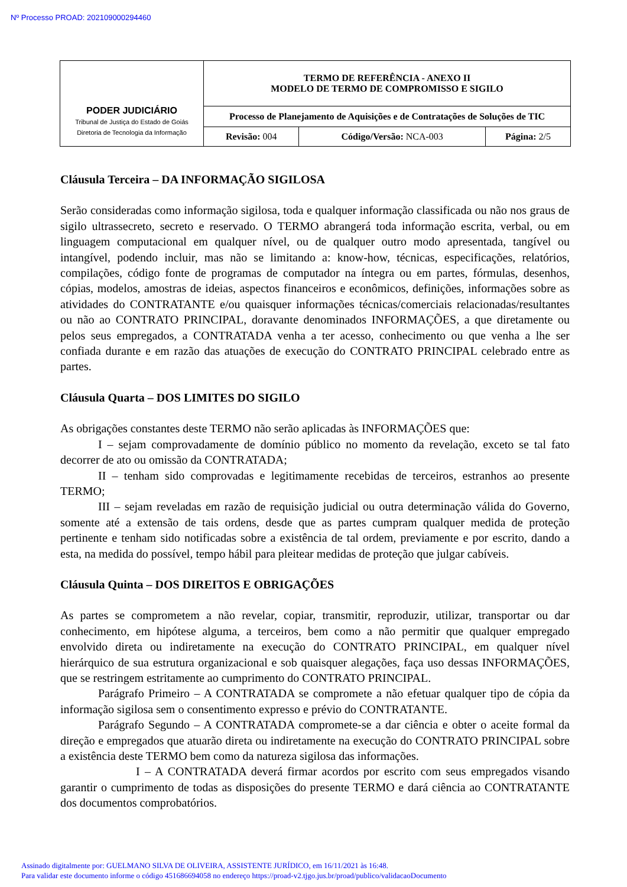Nº Processo PROAD: 202109000294460
| PODER JUDICIÁRIO Tribunal de Justiça do Estado de Goiás Diretoria de Tecnologia da Informação | TERMO DE REFERÊNCIA - ANEXO II MODELO DE TERMO DE COMPROMISSO E SIGILO | | |
| | Processo de Planejamento de Aquisições e de Contratações de Soluções de TIC | | |
| | Revisão: 004 | Código/Versão: NCA-003 | Página: 2/5 |
Cláusula Terceira – DA INFORMAÇÃO SIGILOSA
Serão consideradas como informação sigilosa, toda e qualquer informação classificada ou não nos graus de sigilo ultrassecreto, secreto e reservado. O TERMO abrangerá toda informação escrita, verbal, ou em linguagem computacional em qualquer nível, ou de qualquer outro modo apresentada, tangível ou intangível, podendo incluir, mas não se limitando a: know-how, técnicas, especificações, relatórios, compilações, código fonte de programas de computador na íntegra ou em partes, fórmulas, desenhos, cópias, modelos, amostras de ideias, aspectos financeiros e econômicos, definições, informações sobre as atividades do CONTRATANTE e/ou quaisquer informações técnicas/comerciais relacionadas/resultantes ou não ao CONTRATO PRINCIPAL, doravante denominados INFORMAÇÕES, a que diretamente ou pelos seus empregados, a CONTRATADA venha a ter acesso, conhecimento ou que venha a lhe ser confiada durante e em razão das atuações de execução do CONTRATO PRINCIPAL celebrado entre as partes.
Cláusula Quarta – DOS LIMITES DO SIGILO
As obrigações constantes deste TERMO não serão aplicadas às INFORMAÇÕES que:
I – sejam comprovadamente de domínio público no momento da revelação, exceto se tal fato decorrer de ato ou omissão da CONTRATADA;
II – tenham sido comprovadas e legitimamente recebidas de terceiros, estranhos ao presente TERMO;
III – sejam reveladas em razão de requisição judicial ou outra determinação válida do Governo, somente até a extensão de tais ordens, desde que as partes cumpram qualquer medida de proteção pertinente e tenham sido notificadas sobre a existência de tal ordem, previamente e por escrito, dando a esta, na medida do possível, tempo hábil para pleitear medidas de proteção que julgar cabíveis.
Cláusula Quinta – DOS DIREITOS E OBRIGAÇÕES
As partes se comprometem a não revelar, copiar, transmitir, reproduzir, utilizar, transportar ou dar conhecimento, em hipótese alguma, a terceiros, bem como a não permitir que qualquer empregado envolvido direta ou indiretamente na execução do CONTRATO PRINCIPAL, em qualquer nível hierárquico de sua estrutura organizacional e sob quaisquer alegações, faça uso dessas INFORMAÇÕES, que se restringem estritamente ao cumprimento do CONTRATO PRINCIPAL.
Parágrafo Primeiro – A CONTRATADA se compromete a não efetuar qualquer tipo de cópia da informação sigilosa sem o consentimento expresso e prévio do CONTRATANTE.
Parágrafo Segundo – A CONTRATADA compromete-se a dar ciência e obter o aceite formal da direção e empregados que atuarão direta ou indiretamente na execução do CONTRATO PRINCIPAL sobre a existência deste TERMO bem como da natureza sigilosa das informações.
I – A CONTRATADA deverá firmar acordos por escrito com seus empregados visando garantir o cumprimento de todas as disposições do presente TERMO e dará ciência ao CONTRATANTE dos documentos comprobatórios.
Assinado digitalmente por: GUELMANO SILVA DE OLIVEIRA, ASSISTENTE JURÍDICO, em 16/11/2021 às 16:48.
Para validar este documento informe o código 451686694058 no endereço https://proad-v2.tjgo.jus.br/proad/publico/validacaoDocumento